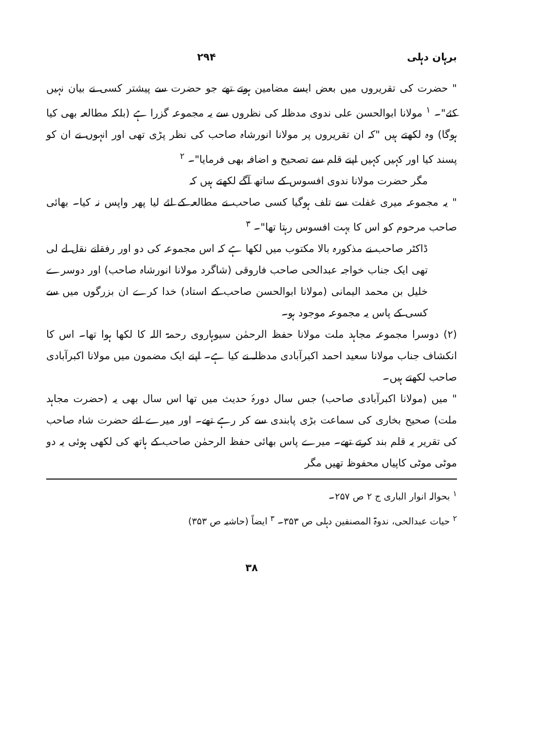برہان دہلی ۲۹۴
" حضرت کی تقریروں میں بعض ایسے مضامین ہوتے تھے جو حضرت سے پیشتر کسی نے بیان نہیں کئے"۔ <sup>۱</sup> مولانا ابوالحسن علی ندوی مدظلہ کی نظروں سے یہ مجموعہ گزرا ہے (بلکہ مطالعہ بھی کیا ہوگا) وہ لکھتے ہیں "کہ ان تقریروں پر مولانا انورشاہ صاحب کی نظر پڑی تھی اور انہوں نے ان کو پسند کیا اور کہیں کہیں اپنے قلم سے تصحیح و اضافہ بھی فرمایا"۔ <sup>۲</sup>
مگر حضرت مولانا ندوی افسوس کے ساتھ آگے لکھتے ہیں کہ
" یہ مجموعہ میری غفلت سے تلف ہوگیا کسی صاحب نے مطالعہ کے لئے لیا پھر واپس نہ کیا۔ بھائی صاحب مرحوم کو اس کا بہت افسوس رہتا تھا"۔ <sup>۳</sup>
ڈاکٹر صاحب نے مذکورہ بالا مکتوب میں لکھا ہے کہ اس مجموعہ کی دو اور رفقانے نقل لے لی تھی ایک جناب خواجہ عبدالحی صاحب فاروقی (شاگرد مولانا انورشاہ صاحب) اور دوسرے خلیل بن محمد الیمانی (مولانا ابوالحسن صاحب کے استاد) خدا کرے ان بزرگوں میں سے کسی کے پاس یہ مجموعہ موجود ہو۔
(۲) دوسرا مجموعہ مجاہد ملت مولانا حفظ الرحمٰن سیوہاروی رحمۃ اللہ کا لکھا ہوا تھا۔ اس کا انکشاف جناب مولانا سعید احمد اکبرآبادی مدظلہ نے کیا ہے۔ اپنے ایک مضمون میں مولانا اکبرآبادی صاحب لکھتے ہیں۔
" میں (مولانا اکبرآبادی صاحب) جس سال دورۂ حدیث میں تھا اس سال بھی یہ (حضرت مجاہد ملت) صحیح بخاری کی سماعت بڑی پابندی سے کر رہے تھے۔ اور میرے لئے حضرت شاہ صاحب کی تقریر یہ قلم بند کرتے تھے۔ میرے پاس بھائی حفظ الرحمٰن صاحب کے ہاتھ کی لکھی ہوئی یہ دو موٹی موٹی کاپیاں محفوظ تھیں مگر
<sup>۱</sup> بحوالہ انوار الباری ج ۲ ص ۲۵۷۔
<sup>۲</sup> حیات عبدالحی، ندوۃ المصنفین دہلی ص ۳۵۳۔ <sup>۳</sup> ایضاً (حاشیہ ص ۳۵۳)
۳۸